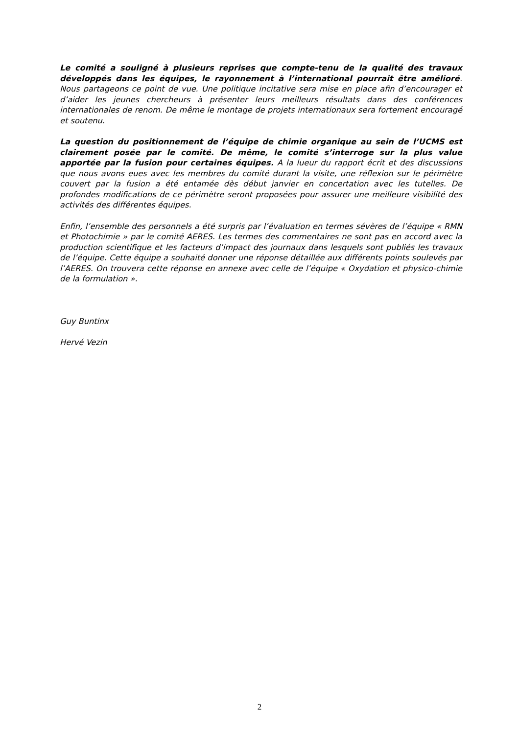Le comité a souligné à plusieurs reprises que compte-tenu de la qualité des travaux développés dans les équipes, le rayonnement à l’international pourrait être amélioré. Nous partageons ce point de vue. Une politique incitative sera mise en place afin d’encourager et d’aider les jeunes chercheurs à présenter leurs meilleurs résultats dans des conférences internationales de renom. De même le montage de projets internationaux sera fortement encouragé et soutenu.
La question du positionnement de l’équipe de chimie organique au sein de l’UCMS est clairement posée par le comité. De même, le comité s’interroge sur la plus value apportée par la fusion pour certaines équipes. A la lueur du rapport écrit et des discussions que nous avons eues avec les membres du comité durant la visite, une réflexion sur le périmètre couvert par la fusion a été entamée dès début janvier en concertation avec les tutelles. De profondes modifications de ce périmètre seront proposées pour assurer une meilleure visibilité des activités des différentes équipes.
Enfin, l’ensemble des personnels a été surpris par l’évaluation en termes sévères de l’équipe « RMN et Photochimie » par le comité AERES. Les termes des commentaires ne sont pas en accord avec la production scientifique et les facteurs d’impact des journaux dans lesquels sont publiés les travaux de l’équipe. Cette équipe a souhaité donner une réponse détaillée aux différents points soulevés par l’AERES. On trouvera cette réponse en annexe avec celle de l’équipe « Oxydation et physico-chimie de la formulation ».
Guy Buntinx
Hervé Vezin
2